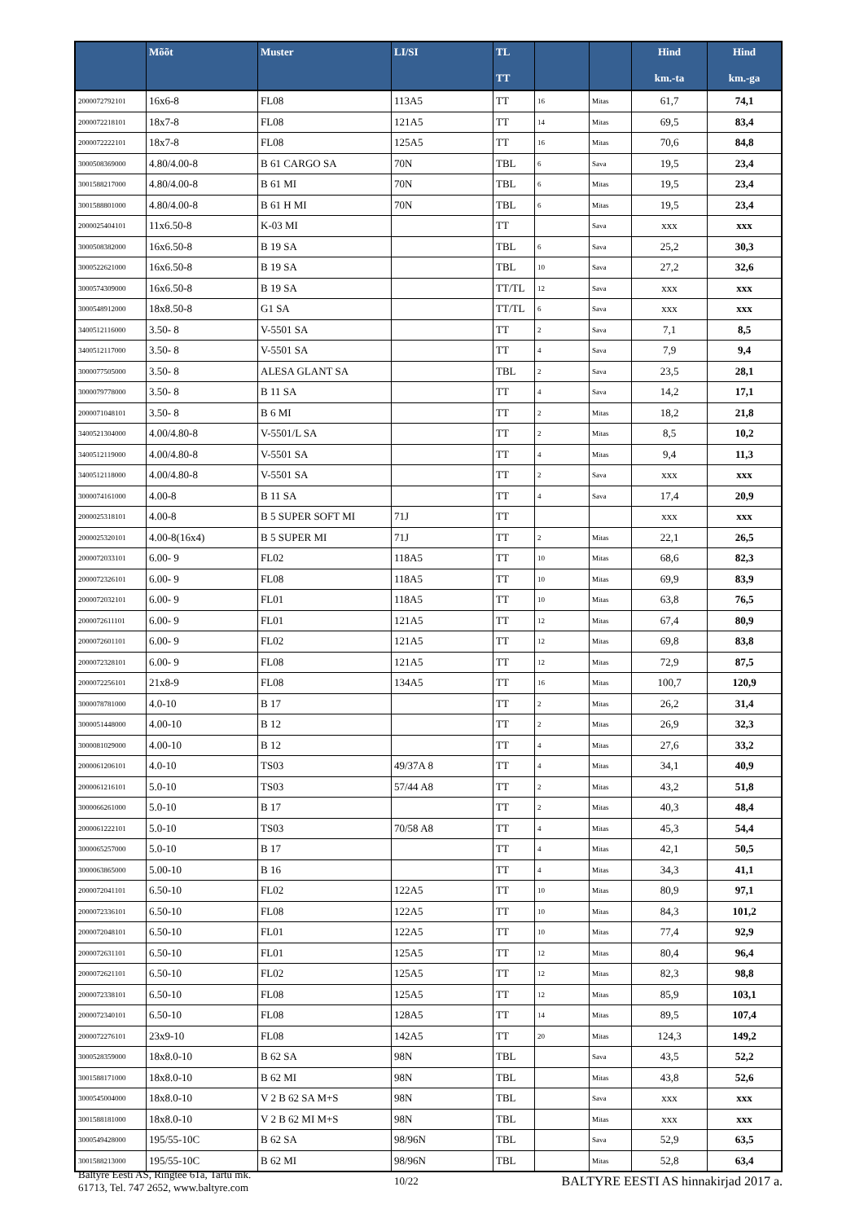| | Mõõt | Muster | LI/SI | TL TT | | | Hind km.-ta | Hind km.-ga |
| --- | --- | --- | --- | --- | --- | --- | --- | --- |
| 2000072792101 | 16x6-8 | FL08 | 113A5 | TT | 16 | Mitas | 61,7 | 74,1 |
| 2000072218101 | 18x7-8 | FL08 | 121A5 | TT | 14 | Mitas | 69,5 | 83,4 |
| 2000072222101 | 18x7-8 | FL08 | 125A5 | TT | 16 | Mitas | 70,6 | 84,8 |
| 3000508369000 | 4.80/4.00-8 | B 61 CARGO SA | 70N | TBL | 6 | Sava | 19,5 | 23,4 |
| 3001588217000 | 4.80/4.00-8 | B 61 MI | 70N | TBL | 6 | Mitas | 19,5 | 23,4 |
| 3001588801000 | 4.80/4.00-8 | B 61 H MI | 70N | TBL | 6 | Mitas | 19,5 | 23,4 |
| 2000025404101 | 11x6.50-8 | K-03 MI | | TT | | Sava | xxx | xxx |
| 3000508382000 | 16x6.50-8 | B 19 SA | | TBL | 6 | Sava | 25,2 | 30,3 |
| 3000522621000 | 16x6.50-8 | B 19 SA | | TBL | 10 | Sava | 27,2 | 32,6 |
| 3000574309000 | 16x6.50-8 | B 19 SA | | TT/TL | 12 | Sava | xxx | xxx |
| 3000548912000 | 18x8.50-8 | G1 SA | | TT/TL | 6 | Sava | xxx | xxx |
| 3400512116000 | 3.50- 8 | V-5501 SA | | TT | 2 | Sava | 7,1 | 8,5 |
| 3400512117000 | 3.50- 8 | V-5501 SA | | TT | 4 | Sava | 7,9 | 9,4 |
| 3000077505000 | 3.50- 8 | ALESA GLANT SA | | TBL | 2 | Sava | 23,5 | 28,1 |
| 3000079778000 | 3.50- 8 | B 11 SA | | TT | 4 | Sava | 14,2 | 17,1 |
| 2000071048101 | 3.50- 8 | B 6 MI | | TT | 2 | Mitas | 18,2 | 21,8 |
| 3400521304000 | 4.00/4.80-8 | V-5501/L SA | | TT | 2 | Mitas | 8,5 | 10,2 |
| 3400512119000 | 4.00/4.80-8 | V-5501 SA | | TT | 4 | Mitas | 9,4 | 11,3 |
| 3400512118000 | 4.00/4.80-8 | V-5501 SA | | TT | 2 | Sava | xxx | xxx |
| 3000074161000 | 4.00-8 | B 11 SA | | TT | 4 | Sava | 17,4 | 20,9 |
| 2000025318101 | 4.00-8 | B 5 SUPER SOFT MI | 71J | TT | | | xxx | xxx |
| 2000025320101 | 4.00-8(16x4) | B 5 SUPER MI | 71J | TT | 2 | Mitas | 22,1 | 26,5 |
| 2000072033101 | 6.00- 9 | FL02 | 118A5 | TT | 10 | Mitas | 68,6 | 82,3 |
| 2000072326101 | 6.00- 9 | FL08 | 118A5 | TT | 10 | Mitas | 69,9 | 83,9 |
| 2000072032101 | 6.00- 9 | FL01 | 118A5 | TT | 10 | Mitas | 63,8 | 76,5 |
| 2000072611101 | 6.00- 9 | FL01 | 121A5 | TT | 12 | Mitas | 67,4 | 80,9 |
| 2000072601101 | 6.00- 9 | FL02 | 121A5 | TT | 12 | Mitas | 69,8 | 83,8 |
| 2000072328101 | 6.00- 9 | FL08 | 121A5 | TT | 12 | Mitas | 72,9 | 87,5 |
| 2000072256101 | 21x8-9 | FL08 | 134A5 | TT | 16 | Mitas | 100,7 | 120,9 |
| 3000078781000 | 4.0-10 | B 17 | | TT | 2 | Mitas | 26,2 | 31,4 |
| 3000051448000 | 4.00-10 | B 12 | | TT | 2 | Mitas | 26,9 | 32,3 |
| 3000081029000 | 4.00-10 | B 12 | | TT | 4 | Mitas | 27,6 | 33,2 |
| 2000061206101 | 4.0-10 | TS03 | 49/37A 8 | TT | 4 | Mitas | 34,1 | 40,9 |
| 2000061216101 | 5.0-10 | TS03 | 57/44 A8 | TT | 2 | Mitas | 43,2 | 51,8 |
| 3000066261000 | 5.0-10 | B 17 | | TT | 2 | Mitas | 40,3 | 48,4 |
| 2000061222101 | 5.0-10 | TS03 | 70/58 A8 | TT | 4 | Mitas | 45,3 | 54,4 |
| 3000065257000 | 5.0-10 | B 17 | | TT | 4 | Mitas | 42,1 | 50,5 |
| 3000063865000 | 5.00-10 | B 16 | | TT | 4 | Mitas | 34,3 | 41,1 |
| 2000072041101 | 6.50-10 | FL02 | 122A5 | TT | 10 | Mitas | 80,9 | 97,1 |
| 2000072336101 | 6.50-10 | FL08 | 122A5 | TT | 10 | Mitas | 84,3 | 101,2 |
| 2000072048101 | 6.50-10 | FL01 | 122A5 | TT | 10 | Mitas | 77,4 | 92,9 |
| 2000072631101 | 6.50-10 | FL01 | 125A5 | TT | 12 | Mitas | 80,4 | 96,4 |
| 2000072621101 | 6.50-10 | FL02 | 125A5 | TT | 12 | Mitas | 82,3 | 98,8 |
| 2000072338101 | 6.50-10 | FL08 | 125A5 | TT | 12 | Mitas | 85,9 | 103,1 |
| 2000072340101 | 6.50-10 | FL08 | 128A5 | TT | 14 | Mitas | 89,5 | 107,4 |
| 2000072276101 | 23x9-10 | FL08 | 142A5 | TT | 20 | Mitas | 124,3 | 149,2 |
| 3000528359000 | 18x8.0-10 | B 62 SA | 98N | TBL | | Sava | 43,5 | 52,2 |
| 3001588171000 | 18x8.0-10 | B 62 MI | 98N | TBL | | Mitas | 43,8 | 52,6 |
| 3000545004000 | 18x8.0-10 | V 2 B 62 SA M+S | 98N | TBL | | Sava | xxx | xxx |
| 3001588181000 | 18x8.0-10 | V 2 B 62 MI M+S | 98N | TBL | | Mitas | xxx | xxx |
| 3000549428000 | 195/55-10C | B 62 SA | 98/96N | TBL | | Sava | 52,9 | 63,5 |
| 3001588213000 | 195/55-10C | B 62 MI | 98/96N | TBL | | Mitas | 52,8 | 63,4 |
Baltyre Eesti AS, Ringtee 61a, Tartu mk.
61713, Tel. 747 2652, www.baltyre.com
10/22
BALTYRE EESTI AS hinnakirjad 2017 a.